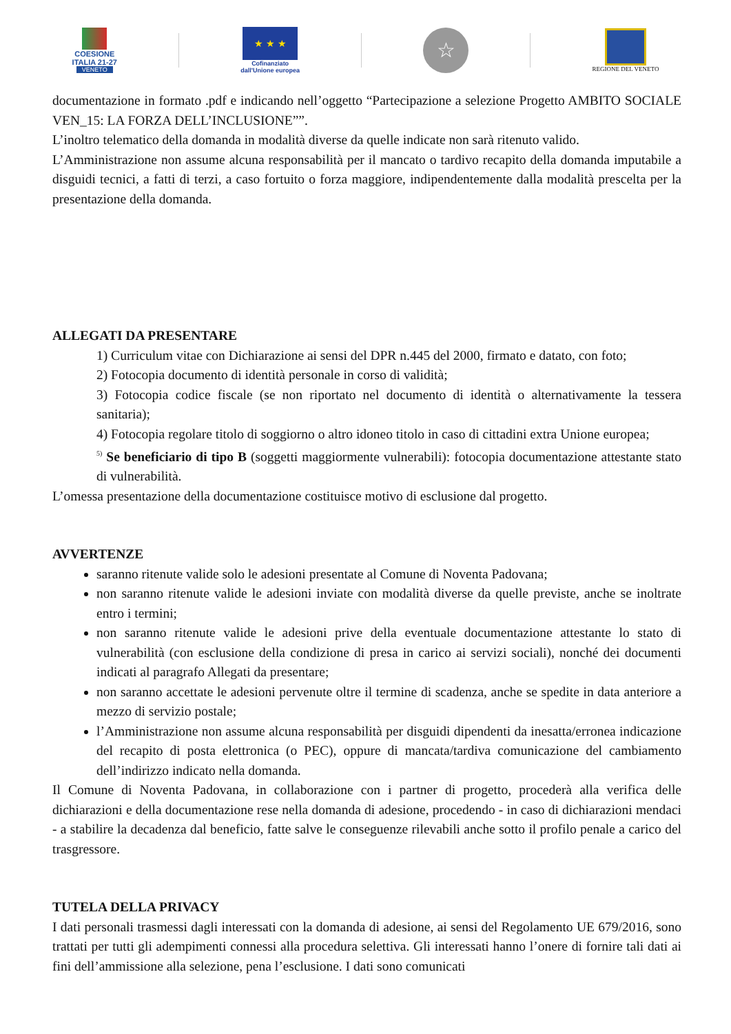COESIONE
ITALIA 21-27
VENETO
★ ★ ★
Cofinanziato
dall'Unione europea
☆
REGIONE DEL VENETO
documentazione in formato .pdf e indicando nell’oggetto “Partecipazione a selezione Progetto AMBITO SOCIALE VEN_15: LA FORZA DELL’INCLUSIONE””.
L’inoltro telematico della domanda in modalità diverse da quelle indicate non sarà ritenuto valido.
L’Amministrazione non assume alcuna responsabilità per il mancato o tardivo recapito della domanda imputabile a disguidi tecnici, a fatti di terzi, a caso fortuito o forza maggiore, indipendentemente dalla modalità prescelta per la presentazione della domanda.
ALLEGATI DA PRESENTARE
1) Curriculum vitae con Dichiarazione ai sensi del DPR n.445 del 2000, firmato e datato, con foto;
2) Fotocopia documento di identità personale in corso di validità;
3) Fotocopia codice fiscale (se non riportato nel documento di identità o alternativamente la tessera sanitaria);
4) Fotocopia regolare titolo di soggiorno o altro idoneo titolo in caso di cittadini extra Unione europea;
<sup>5)</sup> Se beneficiario di tipo B (soggetti maggiormente vulnerabili): fotocopia documentazione attestante stato di vulnerabilità.
L’omessa presentazione della documentazione costituisce motivo di esclusione dal progetto.
AVVERTENZE
saranno ritenute valide solo le adesioni presentate al Comune di Noventa Padovana;
non saranno ritenute valide le adesioni inviate con modalità diverse da quelle previste, anche se inoltrate entro i termini;
non saranno ritenute valide le adesioni prive della eventuale documentazione attestante lo stato di vulnerabilità (con esclusione della condizione di presa in carico ai servizi sociali), nonché dei documenti indicati al paragrafo Allegati da presentare;
non saranno accettate le adesioni pervenute oltre il termine di scadenza, anche se spedite in data anteriore a mezzo di servizio postale;
l’Amministrazione non assume alcuna responsabilità per disguidi dipendenti da inesatta/erronea indicazione del recapito di posta elettronica (o PEC), oppure di mancata/tardiva comunicazione del cambiamento dell’indirizzo indicato nella domanda.
Il Comune di Noventa Padovana, in collaborazione con i partner di progetto, procederà alla verifica delle dichiarazioni e della documentazione rese nella domanda di adesione, procedendo - in caso di dichiarazioni mendaci - a stabilire la decadenza dal beneficio, fatte salve le conseguenze rilevabili anche sotto il profilo penale a carico del trasgressore.
TUTELA DELLA PRIVACY
I dati personali trasmessi dagli interessati con la domanda di adesione, ai sensi del Regolamento UE 679/2016, sono trattati per tutti gli adempimenti connessi alla procedura selettiva. Gli interessati hanno l’onere di fornire tali dati ai fini dell’ammissione alla selezione, pena l’esclusione. I dati sono comunicati